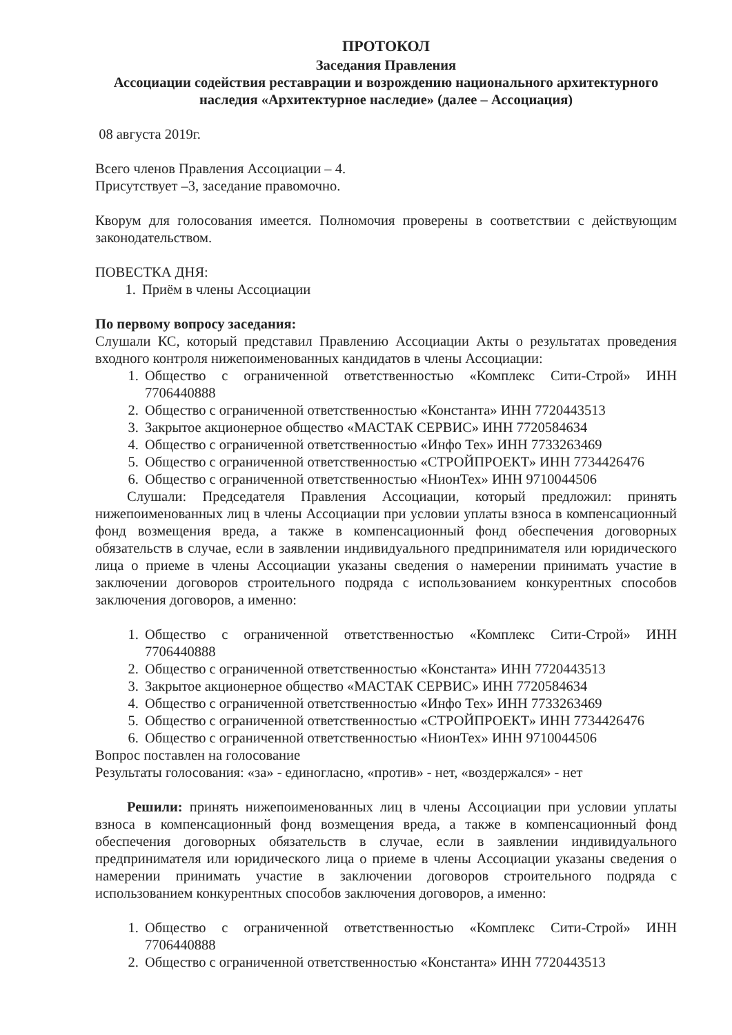ПРОТОКОЛ
Заседания Правления
Ассоциации содействия реставрации и возрождению национального архитектурного наследия «Архитектурное наследие» (далее – Ассоциация)
08 августа 2019г.
Всего членов Правления Ассоциации – 4.
Присутствует –3, заседание правомочно.
Кворум для голосования имеется. Полномочия проверены в соответствии с действующим законодательством.
ПОВЕСТКА ДНЯ:
1. Приём в члены Ассоциации
По первому вопросу заседания:
Слушали КС, который представил Правлению Ассоциации Акты о результатах проведения входного контроля нижепоименованных кандидатов в члены Ассоциации:
1. Общество с ограниченной ответственностью «Комплекс Сити-Строй» ИНН 7706440888
2. Общество с ограниченной ответственностью «Константа» ИНН 7720443513
3. Закрытое акционерное общество «МАСТАК СЕРВИС» ИНН 7720584634
4. Общество с ограниченной ответственностью «Инфо Тех» ИНН 7733263469
5. Общество с ограниченной ответственностью «СТРОЙПРОЕКТ» ИНН 7734426476
6. Общество с ограниченной ответственностью «НионТех» ИНН 9710044506
Слушали: Председателя Правления Ассоциации, который предложил: принять нижепоименованных лиц в члены Ассоциации при условии уплаты взноса в компенсационный фонд возмещения вреда, а также в компенсационный фонд обеспечения договорных обязательств в случае, если в заявлении индивидуального предпринимателя или юридического лица о приеме в члены Ассоциации указаны сведения о намерении принимать участие в заключении договоров строительного подряда с использованием конкурентных способов заключения договоров, а именно:
1. Общество с ограниченной ответственностью «Комплекс Сити-Строй» ИНН 7706440888
2. Общество с ограниченной ответственностью «Константа» ИНН 7720443513
3. Закрытое акционерное общество «МАСТАК СЕРВИС» ИНН 7720584634
4. Общество с ограниченной ответственностью «Инфо Тех» ИНН 7733263469
5. Общество с ограниченной ответственностью «СТРОЙПРОЕКТ» ИНН 7734426476
6. Общество с ограниченной ответственностью «НионТех» ИНН 9710044506
Вопрос поставлен на голосование
Результаты голосования: «за» - единогласно, «против» - нет, «воздержался» - нет
Решили: принять нижепоименованных лиц в члены Ассоциации при условии уплаты взноса в компенсационный фонд возмещения вреда, а также в компенсационный фонд обеспечения договорных обязательств в случае, если в заявлении индивидуального предпринимателя или юридического лица о приеме в члены Ассоциации указаны сведения о намерении принимать участие в заключении договоров строительного подряда с использованием конкурентных способов заключения договоров, а именно:
1. Общество с ограниченной ответственностью «Комплекс Сити-Строй» ИНН 7706440888
2. Общество с ограниченной ответственностью «Константа» ИНН 7720443513